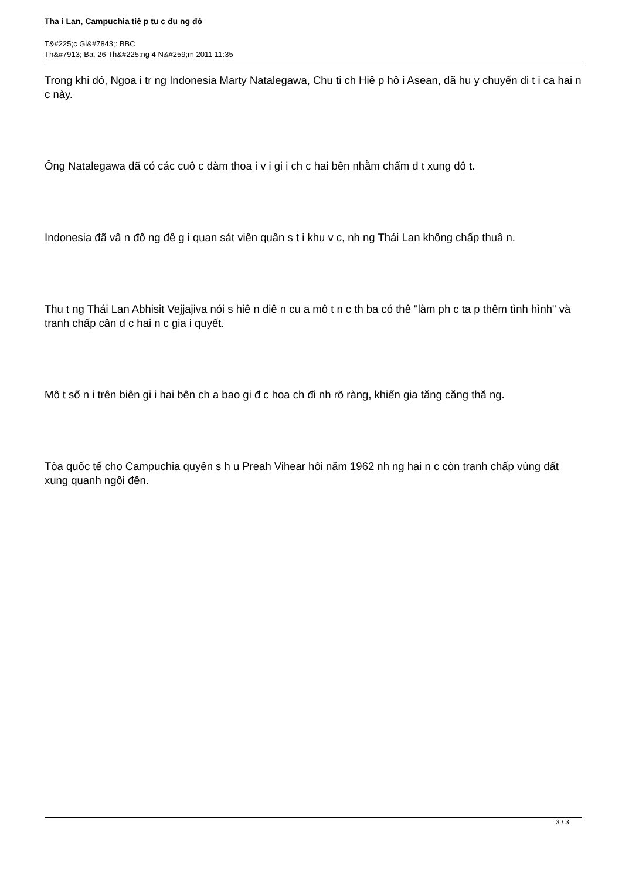Tha i Lan, Campuchia tiê p tu c đu ng đô
T&#225;c Gi&#7843;: BBC
Th&#7913; Ba, 26 Th&#225;ng 4 N&#259;m 2011 11:35
Trong khi đó, Ngoa i tr ng Indonesia Marty Natalegawa, Chu ti ch Hiê p hô i Asean, đã hu y chuyến đi t i ca hai n c này.
Ông Natalegawa đã có các cuô c đàm thoa i v i gi i ch c hai bên nhằm chấm d t xung đô t.
Indonesia đã vâ n đô ng đê g i quan sát viên quân s t i khu v c, nh ng Thái Lan không chấp thuâ n.
Thu t ng Thái Lan Abhisit Vejjajiva nói s hiê n diê n cu a mô t n c th ba có thê "làm ph c ta p thêm tình hình" và tranh chấp cân đ c hai n c gia i quyết.
Mô t số n i trên biên gi i hai bên ch a bao gi đ c hoa ch đi nh rõ ràng, khiến gia tăng căng thă ng.
Tòa quốc tế cho Campuchia quyên s h u Preah Vihear hôi năm 1962 nh ng hai n c còn tranh chấp vùng đất xung quanh ngôi đên.
3 / 3